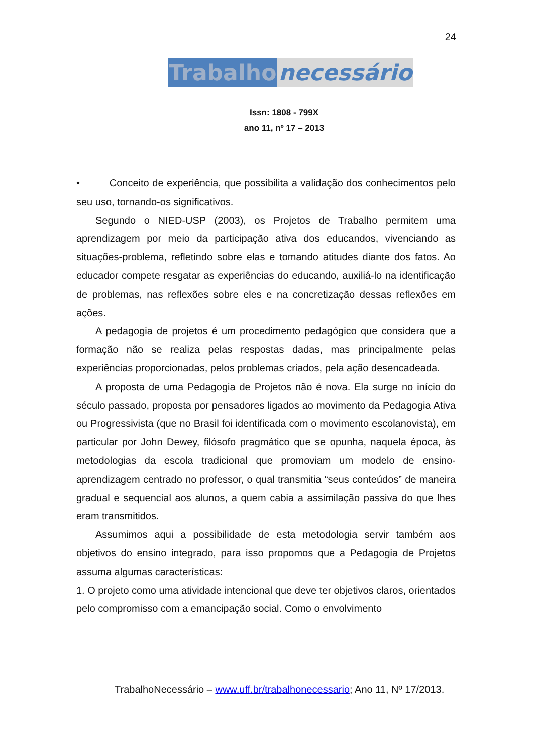24
Trabalho necessário
Issn: 1808 - 799X
ano 11, nº 17 – 2013
• Conceito de experiência, que possibilita a validação dos conhecimentos pelo seu uso, tornando-os significativos.
Segundo o NIED-USP (2003), os Projetos de Trabalho permitem uma aprendizagem por meio da participação ativa dos educandos, vivenciando as situações-problema, refletindo sobre elas e tomando atitudes diante dos fatos. Ao educador compete resgatar as experiências do educando, auxiliá-lo na identificação de problemas, nas reflexões sobre eles e na concretização dessas reflexões em ações.
A pedagogia de projetos é um procedimento pedagógico que considera que a formação não se realiza pelas respostas dadas, mas principalmente pelas experiências proporcionadas, pelos problemas criados, pela ação desencadeada.
A proposta de uma Pedagogia de Projetos não é nova. Ela surge no início do século passado, proposta por pensadores ligados ao movimento da Pedagogia Ativa ou Progressivista (que no Brasil foi identificada com o movimento escolanovista), em particular por John Dewey, filósofo pragmático que se opunha, naquela época, às metodologias da escola tradicional que promoviam um modelo de ensino-aprendizagem centrado no professor, o qual transmitia “seus conteúdos” de maneira gradual e sequencial aos alunos, a quem cabia a assimilação passiva do que lhes eram transmitidos.
Assumimos aqui a possibilidade de esta metodologia servir também aos objetivos do ensino integrado, para isso propomos que a Pedagogia de Projetos assuma algumas características:
1. O projeto como uma atividade intencional que deve ter objetivos claros, orientados pelo compromisso com a emancipação social. Como o envolvimento
TrabalhoNecessário – www.uff.br/trabalhonecessario; Ano 11, Nº 17/2013.